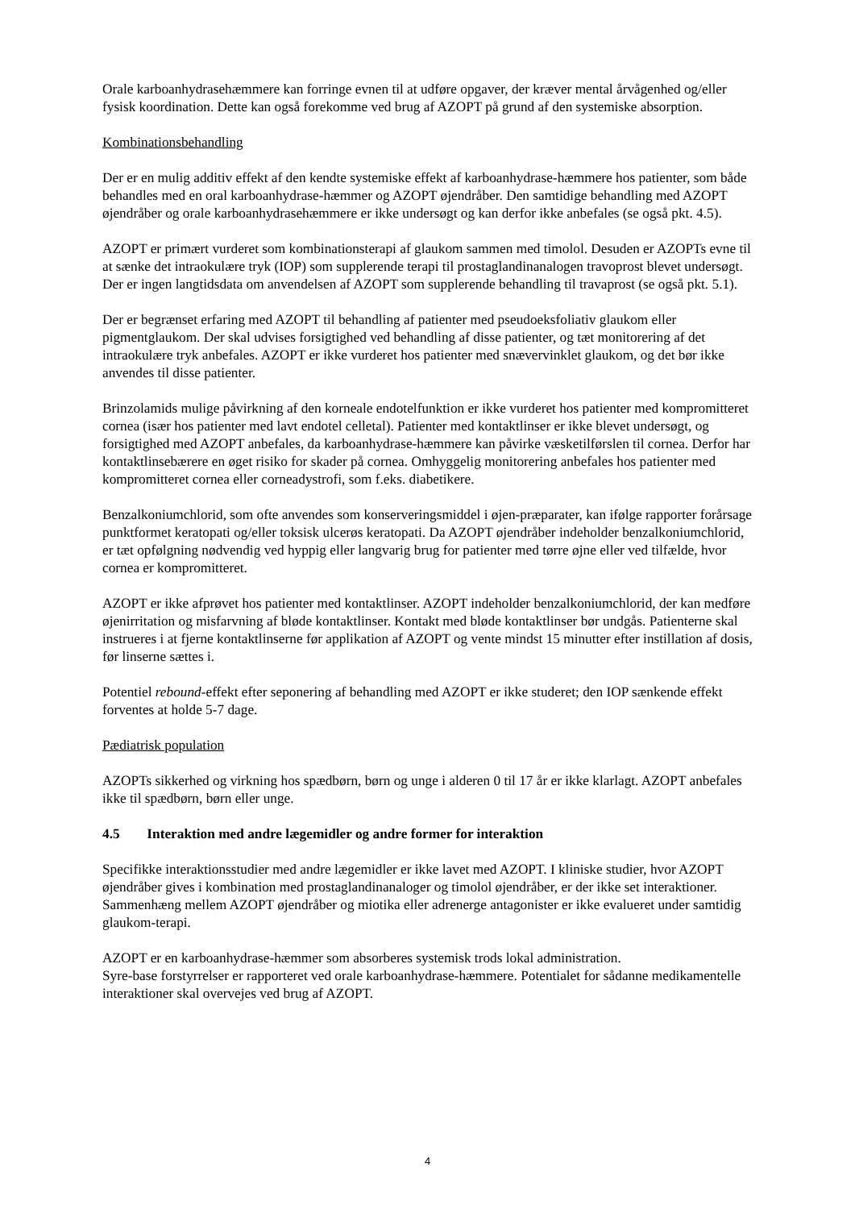Orale karboanhydrasehæmmere kan forringe evnen til at udføre opgaver, der kræver mental årvågenhed og/eller fysisk koordination. Dette kan også forekomme ved brug af AZOPT på grund af den systemiske absorption.
Kombinationsbehandling
Der er en mulig additiv effekt af den kendte systemiske effekt af karboanhydrase-hæmmere hos patienter, som både behandles med en oral karboanhydrase-hæmmer og AZOPT øjendråber. Den samtidige behandling med AZOPT øjendråber og orale karboanhydrasehæmmere er ikke undersøgt og kan derfor ikke anbefales (se også pkt. 4.5).
AZOPT er primært vurderet som kombinationsterapi af glaukom sammen med timolol. Desuden er AZOPTs evne til at sænke det intraokulære tryk (IOP) som supplerende terapi til prostaglandinanalogen travoprost blevet undersøgt. Der er ingen langtidsdata om anvendelsen af AZOPT som supplerende behandling til travaprost (se også pkt. 5.1).
Der er begrænset erfaring med AZOPT til behandling af patienter med pseudoeksfoliativ glaukom eller pigmentglaukom. Der skal udvises forsigtighed ved behandling af disse patienter, og tæt monitorering af det intraokulære tryk anbefales. AZOPT er ikke vurderet hos patienter med snævervinklet glaukom, og det bør ikke anvendes til disse patienter.
Brinzolamids mulige påvirkning af den korneale endotelfunktion er ikke vurderet hos patienter med kompromitteret cornea (især hos patienter med lavt endotel celletal). Patienter med kontaktlinser er ikke blevet undersøgt, og forsigtighed med AZOPT anbefales, da karboanhydrase-hæmmere kan påvirke væsketilførslen til cornea. Derfor har kontaktlinsebærere en øget risiko for skader på cornea. Omhyggelig monitorering anbefales hos patienter med kompromitteret cornea eller corneadystrofi, som f.eks. diabetikere.
Benzalkoniumchlorid, som ofte anvendes som konserveringsmiddel i øjen-præparater, kan ifølge rapporter forårsage punktformet keratopati og/eller toksisk ulcerøs keratopati. Da AZOPT øjendråber indeholder benzalkoniumchlorid, er tæt opfølgning nødvendig ved hyppig eller langvarig brug for patienter med tørre øjne eller ved tilfælde, hvor cornea er kompromitteret.
AZOPT er ikke afprøvet hos patienter med kontaktlinser. AZOPT indeholder benzalkoniumchlorid, der kan medføre øjenirritation og misfarvning af bløde kontaktlinser. Kontakt med bløde kontaktlinser bør undgås. Patienterne skal instrueres i at fjerne kontaktlinserne før applikation af AZOPT og vente mindst 15 minutter efter instillation af dosis, før linserne sættes i.
Potentiel rebound-effekt efter seponering af behandling med AZOPT er ikke studeret; den IOP sænkende effekt forventes at holde 5-7 dage.
Pædiatrisk population
AZOPTs sikkerhed og virkning hos spædbørn, børn og unge i alderen 0 til 17 år er ikke klarlagt. AZOPT anbefales ikke til spædbørn, børn eller unge.
4.5 Interaktion med andre lægemidler og andre former for interaktion
Specifikke interaktionsstudier med andre lægemidler er ikke lavet med AZOPT. I kliniske studier, hvor AZOPT øjendråber gives i kombination med prostaglandinanaloger og timolol øjendråber, er der ikke set interaktioner. Sammenhæng mellem AZOPT øjendråber og miotika eller adrenerge antagonister er ikke evalueret under samtidig glaukom-terapi.
AZOPT er en karboanhydrase-hæmmer som absorberes systemisk trods lokal administration.
Syre-base forstyrrelser er rapporteret ved orale karboanhydrase-hæmmere. Potentialet for sådanne medikamentelle interaktioner skal overvejes ved brug af AZOPT.
4